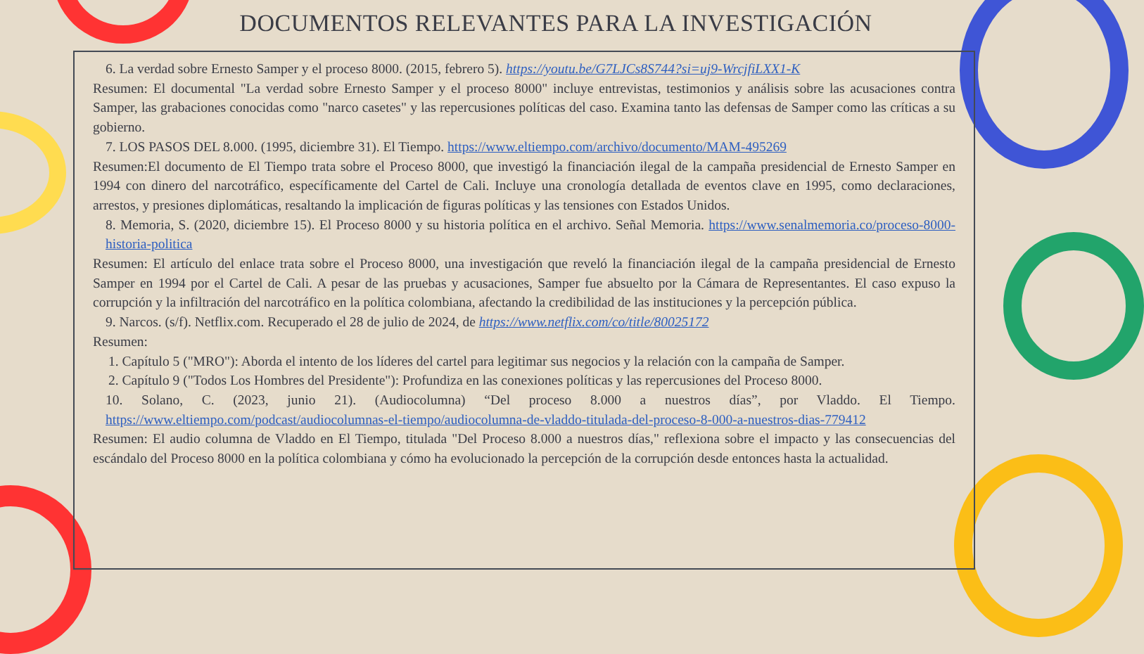DOCUMENTOS RELEVANTES PARA LA INVESTIGACIÓN
6. La verdad sobre Ernesto Samper y el proceso 8000. (2015, febrero 5). https://youtu.be/G7LJCs8S744?si=uj9-WrcjfiLXX1-K
Resumen: El documental "La verdad sobre Ernesto Samper y el proceso 8000" incluye entrevistas, testimonios y análisis sobre las acusaciones contra Samper, las grabaciones conocidas como "narco casetes" y las repercusiones políticas del caso. Examina tanto las defensas de Samper como las críticas a su gobierno.
7. LOS PASOS DEL 8.000. (1995, diciembre 31). El Tiempo. https://www.eltiempo.com/archivo/documento/MAM-495269
Resumen:El documento de El Tiempo trata sobre el Proceso 8000, que investigó la financiación ilegal de la campaña presidencial de Ernesto Samper en 1994 con dinero del narcotráfico, específicamente del Cartel de Cali. Incluye una cronología detallada de eventos clave en 1995, como declaraciones, arrestos, y presiones diplomáticas, resaltando la implicación de figuras políticas y las tensiones con Estados Unidos.
8. Memoria, S. (2020, diciembre 15). El Proceso 8000 y su historia política en el archivo. Señal Memoria. https://www.senalmemoria.co/proceso-8000-historia-politica
Resumen: El artículo del enlace trata sobre el Proceso 8000, una investigación que reveló la financiación ilegal de la campaña presidencial de Ernesto Samper en 1994 por el Cartel de Cali. A pesar de las pruebas y acusaciones, Samper fue absuelto por la Cámara de Representantes. El caso expuso la corrupción y la infiltración del narcotráfico en la política colombiana, afectando la credibilidad de las instituciones y la percepción pública.
9. Narcos. (s/f). Netflix.com. Recuperado el 28 de julio de 2024, de https://www.netflix.com/co/title/80025172
Resumen:
1. Capítulo 5 ("MRO"): Aborda el intento de los líderes del cartel para legitimar sus negocios y la relación con la campaña de Samper.
2. Capítulo 9 ("Todos Los Hombres del Presidente"): Profundiza en las conexiones políticas y las repercusiones del Proceso 8000.
10. Solano, C. (2023, junio 21). (Audiocolumna) “Del proceso 8.000 a nuestros días”, por Vladdo. El Tiempo. https://www.eltiempo.com/podcast/audiocolumnas-el-tiempo/audiocolumna-de-vladdo-titulada-del-proceso-8-000-a-nuestros-dias-779412
Resumen: El audio columna de Vladdo en El Tiempo, titulada "Del Proceso 8.000 a nuestros días," reflexiona sobre el impacto y las consecuencias del escándalo del Proceso 8000 en la política colombiana y cómo ha evolucionado la percepción de la corrupción desde entonces hasta la actualidad.